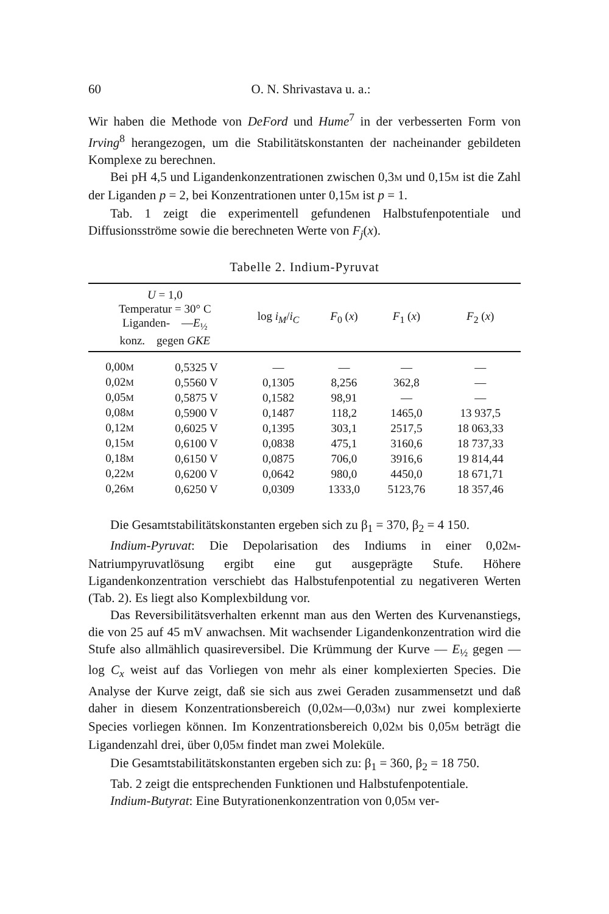60 O. N. Shrivastava u. a.:
Wir haben die Methode von DeFord und Hume<sup>7</sup> in der verbesserten Form von Irving<sup>8</sup> herangezogen, um die Stabilitätskonstanten der nacheinander gebildeten Komplexe zu berechnen.
Bei pH 4,5 und Ligandenkonzentrationen zwischen 0,3M und 0,15M ist die Zahl der Liganden p = 2, bei Konzentrationen unter 0,15M ist p = 1.
Tab. 1 zeigt die experimentell gefundenen Halbstufenpotentiale und Diffusionsströme sowie die berechneten Werte von F<sub>j</sub>(x).
Tabelle 2. Indium-Pyruvat
| U = 1,0 Temperatur = 30° C Liganden- — E<sub>½</sub> konz. gegen GKE | | log i<sub>M</sub> / i<sub>C</sub> | F<sub>0</sub> ( x ) | F<sub>1</sub> ( x ) | F<sub>2</sub> ( x ) |
| --- | --- | --- | --- | --- | --- |
| 0,00 M | 0,5325 V | — | — | — | — |
| 0,02 M | 0,5560 V | 0,1305 | 8,256 | 362,8 | — |
| 0,05 M | 0,5875 V | 0,1582 | 98,91 | — | — |
| 0,08 M | 0,5900 V | 0,1487 | 118,2 | 1465,0 | 13 937,5 |
| 0,12 M | 0,6025 V | 0,1395 | 303,1 | 2517,5 | 18 063,33 |
| 0,15 M | 0,6100 V | 0,0838 | 475,1 | 3160,6 | 18 737,33 |
| 0,18 M | 0,6150 V | 0,0875 | 706,0 | 3916,6 | 19 814,44 |
| 0,22 M | 0,6200 V | 0,0642 | 980,0 | 4450,0 | 18 671,71 |
| 0,26 M | 0,6250 V | 0,0309 | 1333,0 | 5123,76 | 18 357,46 |
Die Gesamtstabilitätskonstanten ergeben sich zu β<sub>1</sub> = 370, β<sub>2</sub> = 4 150.
Indium-Pyruvat: Die Depolarisation des Indiums in einer 0,02M-Natriumpyruvatlösung ergibt eine gut ausgeprägte Stufe. Höhere Ligandenkonzentration verschiebt das Halbstufenpotential zu negativeren Werten (Tab. 2). Es liegt also Komplexbildung vor.
Das Reversibilitätsverhalten erkennt man aus den Werten des Kurvenanstiegs, die von 25 auf 45 mV anwachsen. Mit wachsender Ligandenkonzentration wird die Stufe also allmählich quasireversibel. Die Krümmung der Kurve — E<sub>½</sub> gegen — log C<sub>x</sub> weist auf das Vorliegen von mehr als einer komplexierten Species. Die Analyse der Kurve zeigt, daß sie sich aus zwei Geraden zusammensetzt und daß daher in diesem Konzentrationsbereich (0,02M—0,03M) nur zwei komplexierte Species vorliegen können. Im Konzentrationsbereich 0,02M bis 0,05M beträgt die Ligandenzahl drei, über 0,05M findet man zwei Moleküle.
Die Gesamtstabilitätskonstanten ergeben sich zu: β<sub>1</sub> = 360, β<sub>2</sub> = 18 750.
Tab. 2 zeigt die entsprechenden Funktionen und Halbstufenpotentiale.
Indium-Butyrat: Eine Butyrationenkonzentration von 0,05M ver-